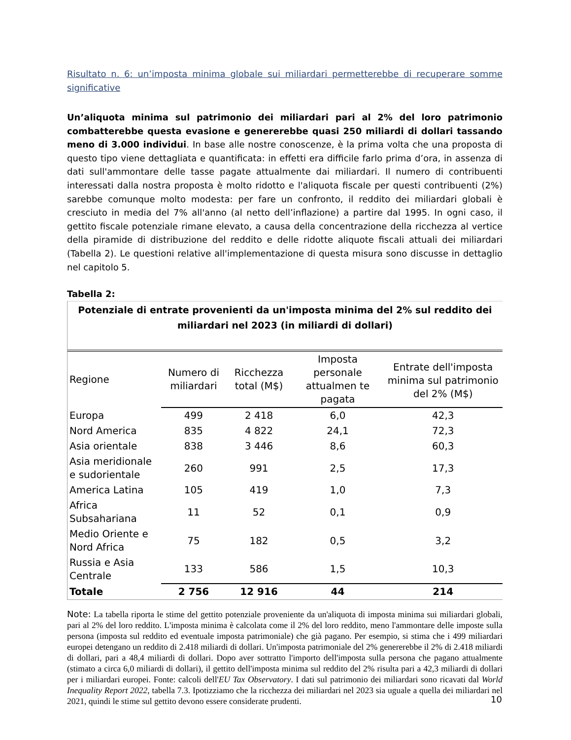Risultato n. 6: un’imposta minima globale sui miliardari permetterebbe di recuperare somme significative
Un’aliquota minima sul patrimonio dei miliardari pari al 2% del loro patrimonio combatterebbe questa evasione e genererebbe quasi 250 miliardi di dollari tassando meno di 3.000 individui. In base alle nostre conoscenze, è la prima volta che una proposta di questo tipo viene dettagliata e quantificata: in effetti era difficile farlo prima d’ora, in assenza di dati sull'ammontare delle tasse pagate attualmente dai miliardari. Il numero di contribuenti interessati dalla nostra proposta è molto ridotto e l'aliquota fiscale per questi contribuenti (2%) sarebbe comunque molto modesta: per fare un confronto, il reddito dei miliardari globali è cresciuto in media del 7% all'anno (al netto dell’inflazione) a partire dal 1995. In ogni caso, il gettito fiscale potenziale rimane elevato, a causa della concentrazione della ricchezza al vertice della piramide di distribuzione del reddito e delle ridotte aliquote fiscali attuali dei miliardari (Tabella 2). Le questioni relative all'implementazione di questa misura sono discusse in dettaglio nel capitolo 5.
Tabella 2:
Potenziale di entrate provenienti da un'imposta minima del 2% sul reddito dei miliardari nel 2023 (in miliardi di dollari)
| Regione | Numero di miliardari | Ricchezza total (M$) | Imposta personale attualmen te pagata | Entrate dell'imposta minima sul patrimonio del 2% (M$) |
| --- | --- | --- | --- | --- |
| Europa | 499 | 2 418 | 6,0 | 42,3 |
| Nord America | 835 | 4 822 | 24,1 | 72,3 |
| Asia orientale | 838 | 3 446 | 8,6 | 60,3 |
| Asia meridionale e sudorientale | 260 | 991 | 2,5 | 17,3 |
| America Latina | 105 | 419 | 1,0 | 7,3 |
| Africa Subsahariana | 11 | 52 | 0,1 | 0,9 |
| Medio Oriente e Nord Africa | 75 | 182 | 0,5 | 3,2 |
| Russia e Asia Centrale | 133 | 586 | 1,5 | 10,3 |
| Totale | 2 756 | 12 916 | 44 | 214 |
Note: La tabella riporta le stime del gettito potenziale proveniente da un'aliquota di imposta minima sui miliardari globali, pari al 2% del loro reddito. L'imposta minima è calcolata come il 2% del loro reddito, meno l'ammontare delle imposte sulla persona (imposta sul reddito ed eventuale imposta patrimoniale) che già pagano. Per esempio, si stima che i 499 miliardari europei detengano un reddito di 2.418 miliardi di dollari. Un'imposta patrimoniale del 2% genererebbe il 2% di 2.418 miliardi di dollari, pari a 48,4 miliardi di dollari. Dopo aver sottratto l'importo dell'imposta sulla persona che pagano attualmente (stimato a circa 6,0 miliardi di dollari), il gettito dell'imposta minima sul reddito del 2% risulta pari a 42,3 miliardi di dollari per i miliardari europei. Fonte: calcoli dell'EU Tax Observatory. I dati sul patrimonio dei miliardari sono ricavati dal World Inequality Report 2022, tabella 7.3. Ipotizziamo che la ricchezza dei miliardari nel 2023 sia uguale a quella dei miliardari nel 2021, quindi le stime sul gettito devono essere considerate prudenti.
10